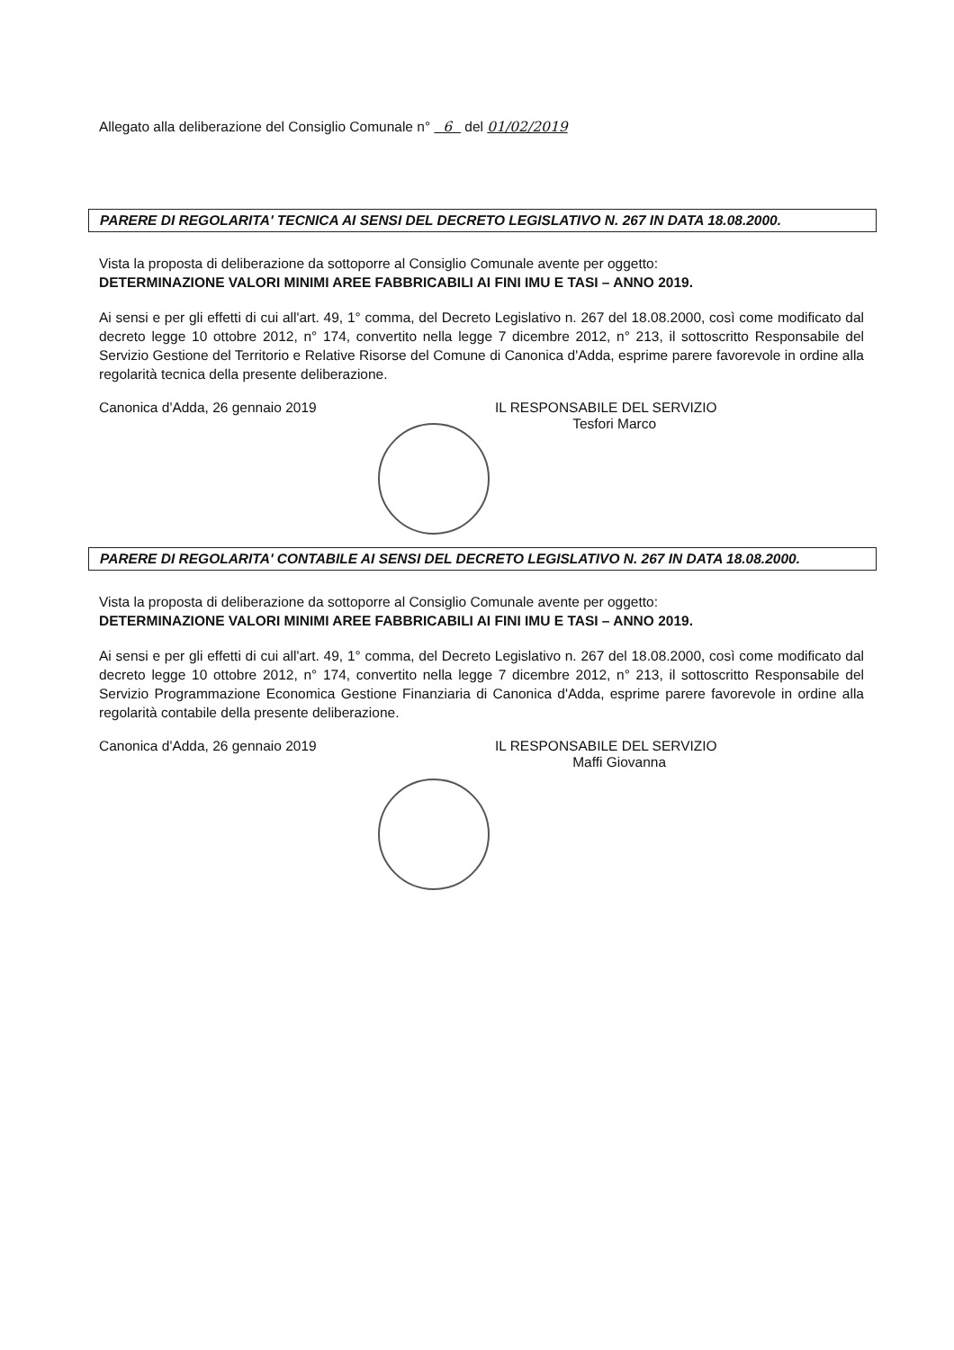Allegato alla deliberazione del Consiglio Comunale n° 6 del 01/02/2019
PARERE DI REGOLARITA' TECNICA AI SENSI DEL DECRETO LEGISLATIVO N. 267 IN DATA 18.08.2000.
Vista la proposta di deliberazione da sottoporre al Consiglio Comunale avente per oggetto:
DETERMINAZIONE VALORI MINIMI AREE FABBRICABILI AI FINI IMU E TASI – ANNO 2019.
Ai sensi e per gli effetti di cui all'art. 49, 1° comma, del Decreto Legislativo n. 267 del 18.08.2000, così come modificato dal decreto legge 10 ottobre 2012, n° 174, convertito nella legge 7 dicembre 2012, n° 213, il sottoscritto Responsabile del Servizio Gestione del Territorio e Relative Risorse del Comune di Canonica d'Adda, esprime parere favorevole in ordine alla regolarità tecnica della presente deliberazione.
Canonica d'Adda, 26 gennaio 2019 IL RESPONSABILE DEL SERVIZIO
Tesfori Marco
PARERE DI REGOLARITA' CONTABILE AI SENSI DEL DECRETO LEGISLATIVO N. 267 IN DATA 18.08.2000.
Vista la proposta di deliberazione da sottoporre al Consiglio Comunale avente per oggetto:
DETERMINAZIONE VALORI MINIMI AREE FABBRICABILI AI FINI IMU E TASI – ANNO 2019.
Ai sensi e per gli effetti di cui all'art. 49, 1° comma, del Decreto Legislativo n. 267 del 18.08.2000, così come modificato dal decreto legge 10 ottobre 2012, n° 174, convertito nella legge 7 dicembre 2012, n° 213, il sottoscritto Responsabile del Servizio Programmazione Economica Gestione Finanziaria di Canonica d'Adda, esprime parere favorevole in ordine alla regolarità contabile della presente deliberazione.
Canonica d'Adda, 26 gennaio 2019 IL RESPONSABILE DEL SERVIZIO
Maffi Giovanna